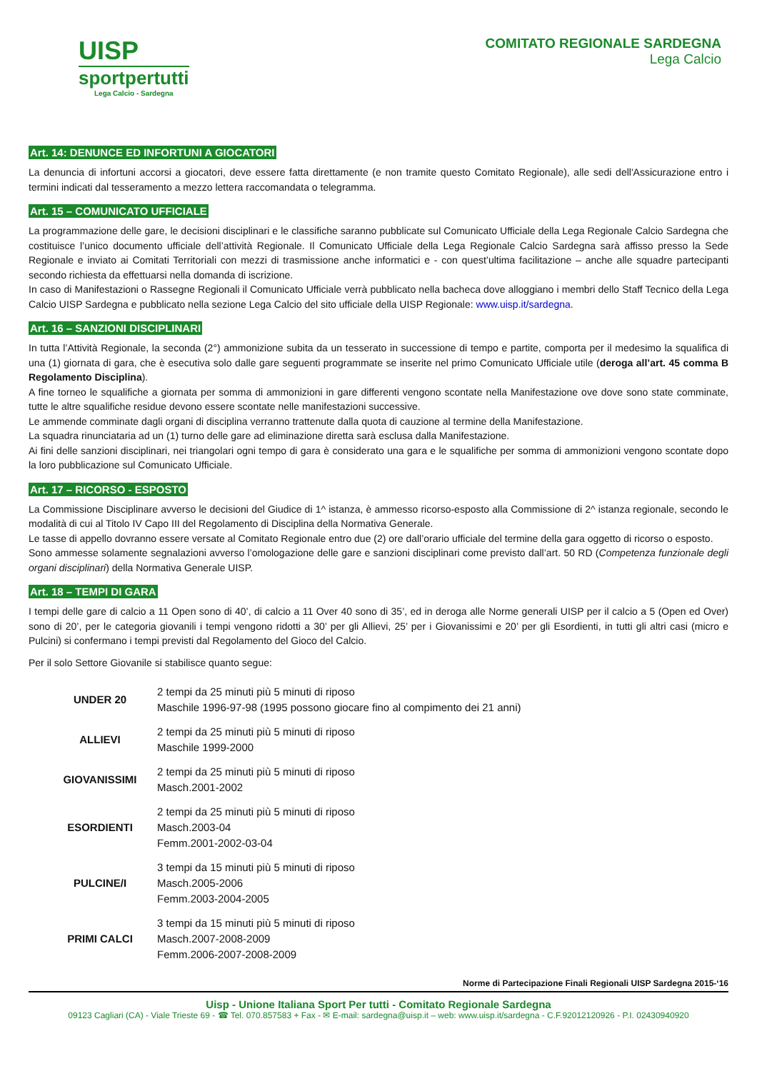UISP
sportpertutti
Lega Calcio - Sardegna
COMITATO REGIONALE SARDEGNA
Lega Calcio
Art. 14: DENUNCE ED INFORTUNI A GIOCATORI
La denuncia di infortuni accorsi a giocatori, deve essere fatta direttamente (e non tramite questo Comitato Regionale), alle sedi dell'Assicurazione entro i termini indicati dal tesseramento a mezzo lettera raccomandata o telegramma.
Art. 15 – COMUNICATO UFFICIALE
La programmazione delle gare, le decisioni disciplinari e le classifiche saranno pubblicate sul Comunicato Ufficiale della Lega Regionale Calcio Sardegna che costituisce l’unico documento ufficiale dell’attività Regionale. Il Comunicato Ufficiale della Lega Regionale Calcio Sardegna sarà affisso presso la Sede Regionale e inviato ai Comitati Territoriali con mezzi di trasmissione anche informatici e - con quest’ultima facilitazione – anche alle squadre partecipanti secondo richiesta da effettuarsi nella domanda di iscrizione.
In caso di Manifestazioni o Rassegne Regionali il Comunicato Ufficiale verrà pubblicato nella bacheca dove alloggiano i membri dello Staff Tecnico della Lega Calcio UISP Sardegna e pubblicato nella sezione Lega Calcio del sito ufficiale della UISP Regionale: www.uisp.it/sardegna.
Art. 16 – SANZIONI DISCIPLINARI
In tutta l’Attività Regionale, la seconda (2°) ammonizione subita da un tesserato in successione di tempo e partite, comporta per il medesimo la squalifica di una (1) giornata di gara, che è esecutiva solo dalle gare seguenti programmate se inserite nel primo Comunicato Ufficiale utile (deroga all’art. 45 comma B Regolamento Disciplina).
A fine torneo le squalifiche a giornata per somma di ammonizioni in gare differenti vengono scontate nella Manifestazione ove dove sono state comminate, tutte le altre squalifiche residue devono essere scontate nelle manifestazioni successive.
Le ammende comminate dagli organi di disciplina verranno trattenute dalla quota di cauzione al termine della Manifestazione.
La squadra rinunciataria ad un (1) turno delle gare ad eliminazione diretta sarà esclusa dalla Manifestazione.
Ai fini delle sanzioni disciplinari, nei triangolari ogni tempo di gara è considerato una gara e le squalifiche per somma di ammonizioni vengono scontate dopo la loro pubblicazione sul Comunicato Ufficiale.
Art. 17 – RICORSO - ESPOSTO
La Commissione Disciplinare avverso le decisioni del Giudice di 1^ istanza, è ammesso ricorso-esposto alla Commissione di 2^ istanza regionale, secondo le modalità di cui al Titolo IV Capo III del Regolamento di Disciplina della Normativa Generale.
Le tasse di appello dovranno essere versate al Comitato Regionale entro due (2) ore dall’orario ufficiale del termine della gara oggetto di ricorso o esposto.
Sono ammesse solamente segnalazioni avverso l’omologazione delle gare e sanzioni disciplinari come previsto dall’art. 50 RD (Competenza funzionale degli organi disciplinari) della Normativa Generale UISP.
Art. 18 – TEMPI DI GARA
I tempi delle gare di calcio a 11 Open sono di 40’, di calcio a 11 Over 40 sono di 35’, ed in deroga alle Norme generali UISP per il calcio a 5 (Open ed Over) sono di 20’, per le categoria giovanili i tempi vengono ridotti a 30’ per gli Allievi, 25’ per i Giovanissimi e 20’ per gli Esordienti, in tutti gli altri casi (micro e Pulcini) si confermano i tempi previsti dal Regolamento del Gioco del Calcio.
Per il solo Settore Giovanile si stabilisce quanto segue:
| UNDER 20 | 2 tempi da 25 minuti più 5 minuti di riposo Maschile 1996-97-98 (1995 possono giocare fino al compimento dei 21 anni) |
| ALLIEVI | 2 tempi da 25 minuti più 5 minuti di riposo Maschile 1999-2000 |
| GIOVANISSIMI | 2 tempi da 25 minuti più 5 minuti di riposo Masch.2001-2002 |
| ESORDIENTI | 2 tempi da 25 minuti più 5 minuti di riposo Masch.2003-04 Femm.2001-2002-03-04 |
| PULCINE/I | 3 tempi da 15 minuti più 5 minuti di riposo Masch.2005-2006 Femm.2003-2004-2005 |
| PRIMI CALCI | 3 tempi da 15 minuti più 5 minuti di riposo Masch.2007-2008-2009 Femm.2006-2007-2008-2009 |
Norme di Partecipazione Finali Regionali UISP Sardegna 2015-‘16
Uisp - Unione Italiana Sport Per tutti - Comitato Regionale Sardegna
09123 Cagliari (CA) - Viale Trieste 69 - ☎ Tel. 070.857583 + Fax - ✉ E-mail: sardegna@uisp.it – web: www.uisp.it/sardegna - C.F.92012120926 - P.I. 02430940920